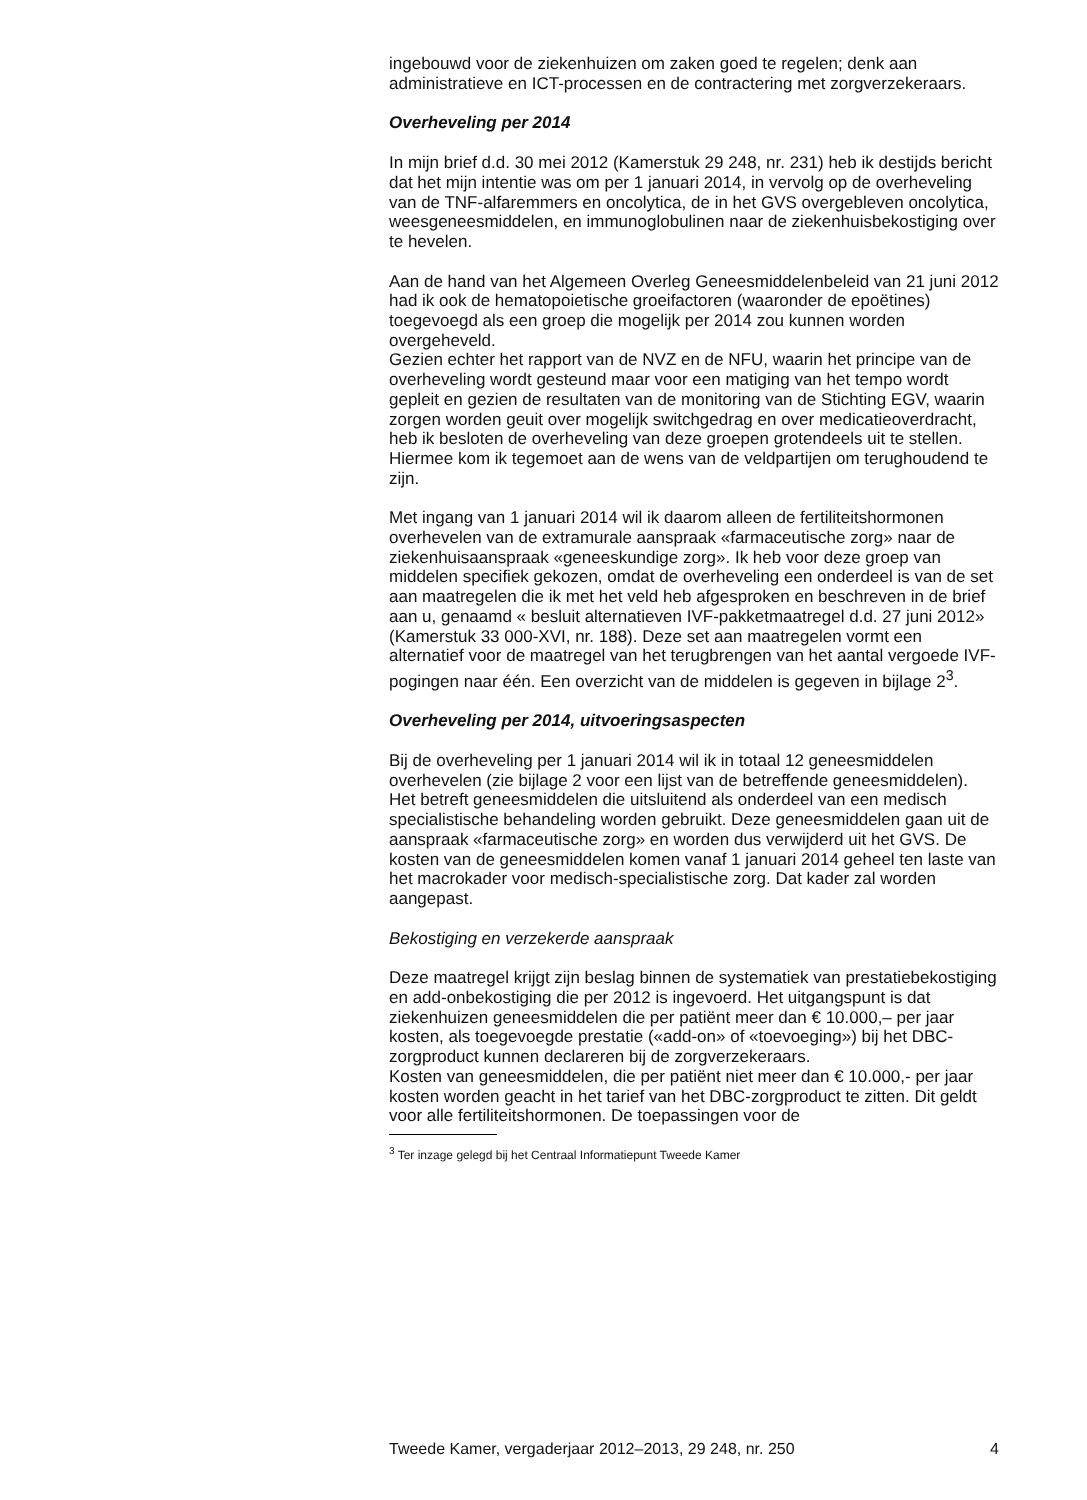ingebouwd voor de ziekenhuizen om zaken goed te regelen; denk aan administratieve en ICT-processen en de contractering met zorgverzekeraars.
Overheveling per 2014
In mijn brief d.d. 30 mei 2012 (Kamerstuk 29 248, nr. 231) heb ik destijds bericht dat het mijn intentie was om per 1 januari 2014, in vervolg op de overheveling van de TNF-alfaremmers en oncolytica, de in het GVS overgebleven oncolytica, weesgeneesmiddelen, en immunoglobulinen naar de ziekenhuisbekostiging over te hevelen.
Aan de hand van het Algemeen Overleg Geneesmiddelenbeleid van 21 juni 2012 had ik ook de hematopoietische groeifactoren (waaronder de epoëtines) toegevoegd als een groep die mogelijk per 2014 zou kunnen worden overgeheveld.
Gezien echter het rapport van de NVZ en de NFU, waarin het principe van de overheveling wordt gesteund maar voor een matiging van het tempo wordt gepleit en gezien de resultaten van de monitoring van de Stichting EGV, waarin zorgen worden geuit over mogelijk switchgedrag en over medicatieoverdracht, heb ik besloten de overheveling van deze groepen grotendeels uit te stellen.
Hiermee kom ik tegemoet aan de wens van de veldpartijen om terughoudend te zijn.
Met ingang van 1 januari 2014 wil ik daarom alleen de fertiliteitshormonen overhevelen van de extramurale aanspraak «farmaceutische zorg» naar de ziekenhuisaanspraak «geneeskundige zorg». Ik heb voor deze groep van middelen specifiek gekozen, omdat de overheveling een onderdeel is van de set aan maatregelen die ik met het veld heb afgesproken en beschreven in de brief aan u, genaamd « besluit alternatieven IVF-pakketmaatregel d.d. 27 juni 2012» (Kamerstuk 33 000-XVI, nr. 188). Deze set aan maatregelen vormt een alternatief voor de maatregel van het terugbrengen van het aantal vergoede IVF-pogingen naar één. Een overzicht van de middelen is gegeven in bijlage 2<sup>3</sup>.
Overheveling per 2014, uitvoeringsaspecten
Bij de overheveling per 1 januari 2014 wil ik in totaal 12 geneesmiddelen overhevelen (zie bijlage 2 voor een lijst van de betreffende geneesmiddelen). Het betreft geneesmiddelen die uitsluitend als onderdeel van een medisch specialistische behandeling worden gebruikt. Deze geneesmiddelen gaan uit de aanspraak «farmaceutische zorg» en worden dus verwijderd uit het GVS. De kosten van de geneesmiddelen komen vanaf 1 januari 2014 geheel ten laste van het macrokader voor medisch-specialistische zorg. Dat kader zal worden aangepast.
Bekostiging en verzekerde aanspraak
Deze maatregel krijgt zijn beslag binnen de systematiek van prestatiebekostiging en add-onbekostiging die per 2012 is ingevoerd. Het uitgangspunt is dat ziekenhuizen geneesmiddelen die per patiënt meer dan € 10.000,– per jaar kosten, als toegevoegde prestatie («add-on» of «toevoeging») bij het DBC-zorgproduct kunnen declareren bij de zorgverzekeraars.
Kosten van geneesmiddelen, die per patiënt niet meer dan € 10.000,- per jaar kosten worden geacht in het tarief van het DBC-zorgproduct te zitten. Dit geldt voor alle fertiliteitshormonen. De toepassingen voor de
<sup>3</sup> Ter inzage gelegd bij het Centraal Informatiepunt Tweede Kamer
Tweede Kamer, vergaderjaar 2012–2013, 29 248, nr. 250 4